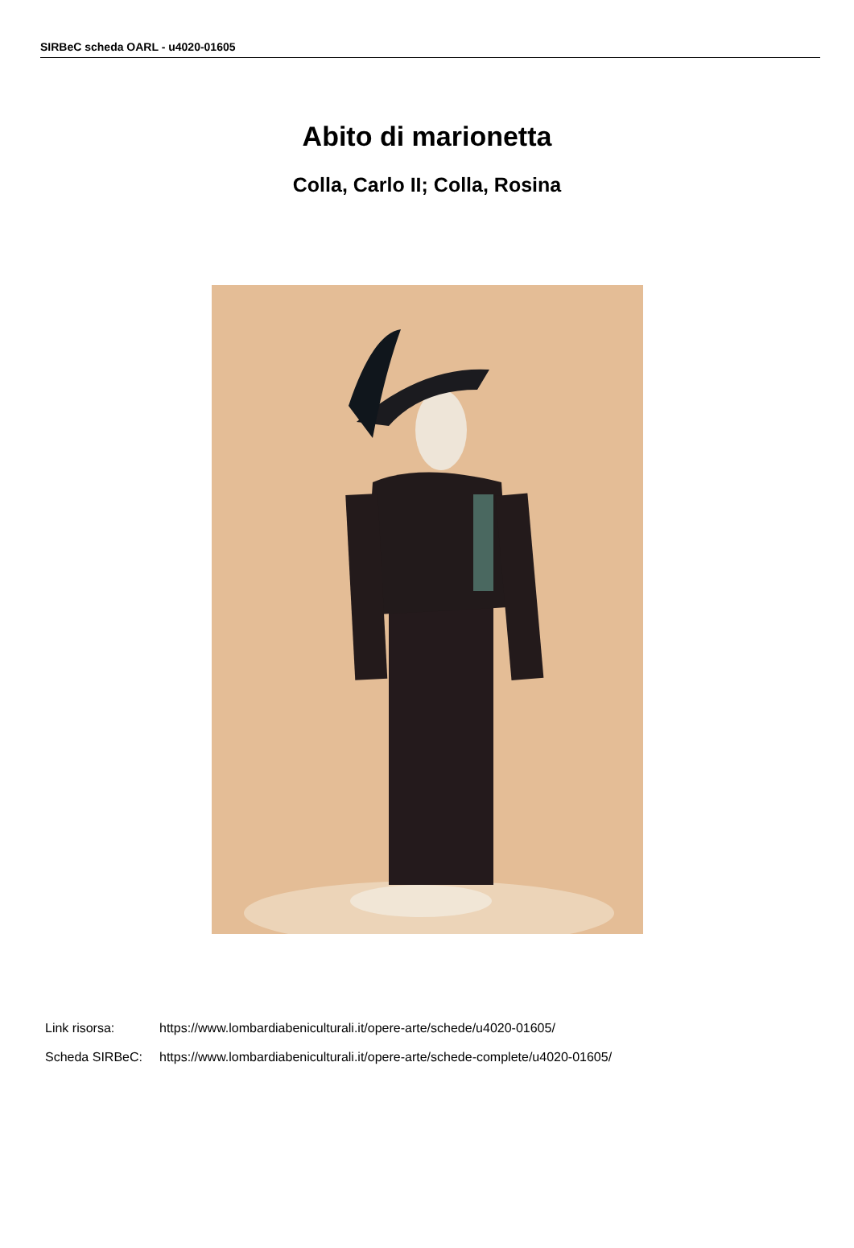SIRBeC scheda OARL - u4020-01605
Abito di marionetta
Colla, Carlo II; Colla, Rosina
Link risorsa: https://www.lombardiabeniculturali.it/opere-arte/schede/u4020-01605/
Scheda SIRBeC: https://www.lombardiabeniculturali.it/opere-arte/schede-complete/u4020-01605/